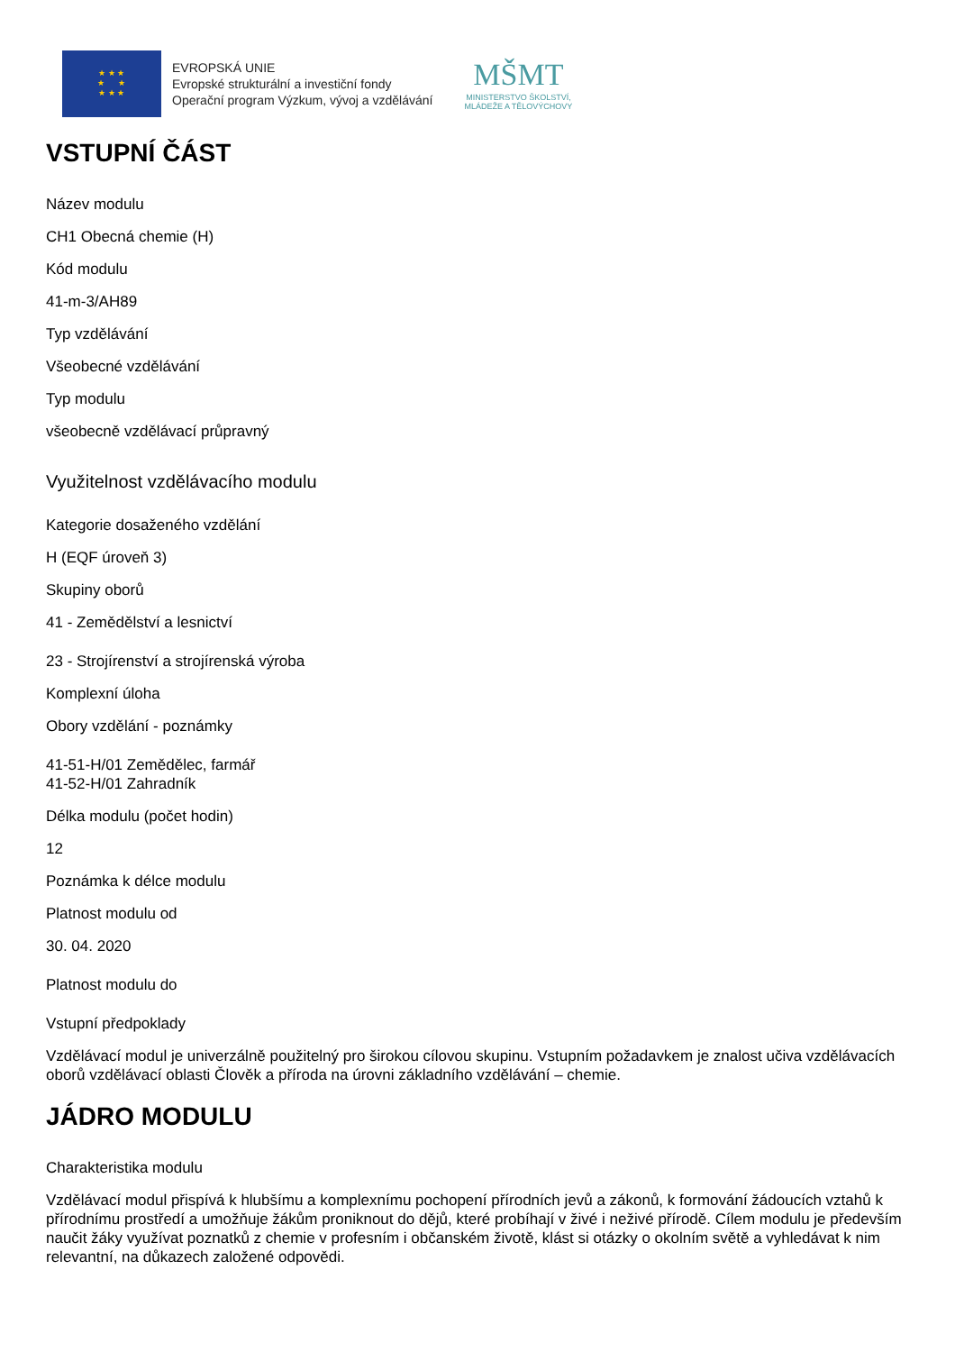★ ★ ★
★ ★
★ ★ ★
EVROPSKÁ UNIE
Evropské strukturální a investiční fondy
Operační program Výzkum, vývoj a vzdělávání
MŠMT
MINISTERSTVO ŠKOLSTVÍ,
MLÁDEŽE A TĚLOVÝCHOVY
VSTUPNÍ ČÁST
Název modulu
CH1 Obecná chemie (H)
Kód modulu
41-m-3/AH89
Typ vzdělávání
Všeobecné vzdělávání
Typ modulu
všeobecně vzdělávací průpravný
Využitelnost vzdělávacího modulu
Kategorie dosaženého vzdělání
H (EQF úroveň 3)
Skupiny oborů
41 - Zemědělství a lesnictví
23 - Strojírenství a strojírenská výroba
Komplexní úloha
Obory vzdělání - poznámky
41-51-H/01 Zemědělec, farmář
41-52-H/01 Zahradník
Délka modulu (počet hodin)
12
Poznámka k délce modulu
Platnost modulu od
30. 04. 2020
Platnost modulu do
Vstupní předpoklady
Vzdělávací modul je univerzálně použitelný pro širokou cílovou skupinu. Vstupním požadavkem je znalost učiva vzdělávacích oborů vzdělávací oblasti Člověk a příroda na úrovni základního vzdělávání – chemie.
JÁDRO MODULU
Charakteristika modulu
Vzdělávací modul přispívá k hlubšímu a komplexnímu pochopení přírodních jevů a zákonů, k formování žádoucích vztahů k přírodnímu prostředí a umožňuje žákům proniknout do dějů, které probíhají v živé i neživé přírodě. Cílem modulu je především naučit žáky využívat poznatků z chemie v profesním i občanském životě, klást si otázky o okolním světě a vyhledávat k nim relevantní, na důkazech založené odpovědi.